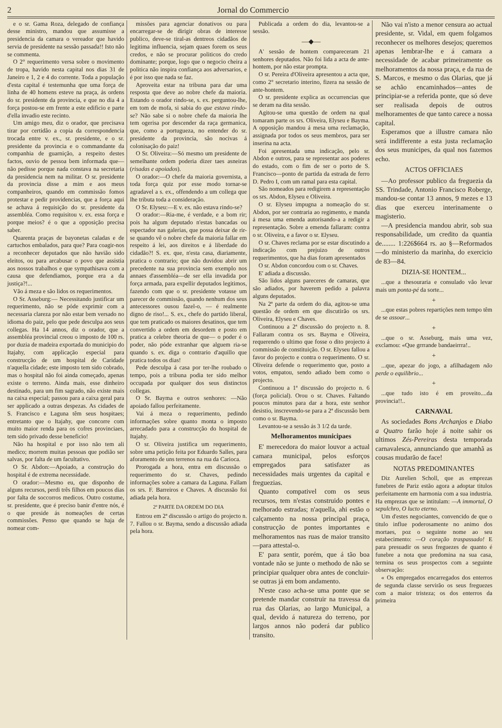2 Jornal do Commercio
e o sr. Gama Roza, delegado de confiança desse ministro, mandou que assumisse a presidencia da camara o vereador que havido servia de presidente na sessão passada!! Isto não se commenta.
O 2° requerimento versa sobre o movimento de tropa, havido nesta capital nos dias 31 de Janeiro e 1, 2 e 4 do corrente. Toda a população d'esta capital é testemunha que uma força de linha de 40 homens esteve na praça, ás ordens do sr. presidente da provincia, e que no dia 4 a força postou-se em frente a este edificio e parte d'ella invadio este recinto.
Um amigo meu, diz o orador, que precisava tirar por certidão a copia da correspondencia trocada entre v. ex., sr. presidente, e o sr. presidente da provincia e o commandante da companhia de guarnição, a respeito destes factos, ouvio de pessoa bem informada que—não pedisse porque nada constava na secretaria da presidencia nem na militar. O sr. presidente da provincia disse a mim e aos meus companheiros, quando em commissão fomos protestar e pedir providencias, que a força aqui se achava á requisição do sr. presidente da assembléa. Como requisitou v. ex. essa força e porque meios? é o que a opposição precisa saber.
Quarenta praças de bayonetas caladas e de cartuchos embalados, para que? Para coagir-nos a reconhecer deputados que não havião sido eleitos, ou para arcabusar o povo que assistia aos nossos trabalhos e que sympathisava com a causa que defendiamos, porque era a da justiça?!...
Vão á meza e são lidos os requerimentos.
O Sr. Asseburg:— Necessitando justificar um requerimento, não se póde exprimir com a necessaria clareza por não estar bem versado no idioma do paiz, pelo que pede desculpa aos seus collegas. Ha 14 annos, diz o orador, que a assembléa provincial creou o imposto de 100 rs. por duzia de madeira exportada do municipio do Itajahy, com applicação especial para construcção de um hospital de Caridade n'aquella cidade; este imposto tem sido cobrado, mas o hospital não foi ainda começado, apenas existe o terreno. Ainda mais, esse dinheiro destinado, para um fim sagrado, não existe mais na caixa especial; passou para a caixa geral para ser applicado a outras despezas. As cidades de S. Francisco e Laguna têm seus hospitaes; entretanto que o Itajahy, que concorre com muito maior renda para os cofres provinciaes, tem sido privado desse beneficio!
Não ha hospital e por isso não tem ali medico; morrem muitas pessoas que podião ser salvas, por falta de um facultativo.
O Sr. Abdon:—Apoiado, a construção do hospital é de extrema necessidade.
O orador:—Mesmo eu, que disponho de alguns recursos, perdi três filhos em poucos dias por falta de soccorros medicos. Outro costume, sr. presidente, que é preciso banir d'entre nós, é o que preside ás nomeações de certas commissões. Penso que quando se haja de nomear com-
missões para agenciar donativos ou para encarregar-se de dirigir obras de interesse publico, deve-se tiral-as dentreos cidadãos de legitima influencia, sejam quaes forem os seus credos, e não se procurar politicos do credo dominante; porque, logo que o negocio cheira a politica não inspira confiança aos adversarios, e é por isso que nada se faz.
Aproveita estar na tribuna para dar uma resposta que deve ao nobre chefe da maioria. Estando o orador rindo-se, s. ex. perguntou-lhe, em tom de mofa, si sabia do que estava rindo-se? Não sabe si o nobre chefe da maioria lhe tem ogerisa por descender da raça germanica, que, como a portugueza, no entender do sr. presidente da provincia, são nocivas á colonisação do paiz!
O Sr. Oliveira:—Só mesmo um presidente de semelhante ordem poderia dizer taes asneiras (risadas e apoiados).
O orador:—O chefe da maioria governista, a toda força quiz por esse modo tornar-se agradavel a s. ex., offendendo a um collega que lhe tributa toda a consideração.
O Sr. Elyseu:—E v. ex. não estava rindo-se?
O orador:—Ria-me, é verdade, e a bom rir; pois ha algum deputado n'estas bancadas ou espectador nas galerias, que possa deixar de rir-se quando vê o nobre chefe da maioria fallar em respeito á lei, aos direitos e á liberdade do cidadão?! S. ex. que, n'esta casa, diariamente, pratica o contrario; que não duvidou abrir um precedente na sua provincia sem exemplo nos annaes d'assembléa—de ser ella invadida por força armada, para expellir deputados legitimos, fazendo com que o sr. presidente votasse um parecer de commissão, quando nenhum dos seus antecessores ousou fazel-o, — é realmente digno de riso!... S. ex., chefe do partido liberal, que tem praticado os maiores desatinos, que tem convertido a ordem em desordem e posto em pratica a celebre theoria de que— o poder é o poder, não póde extranhar que alguem ria-se quando s. ex. diga o contrario d'aquillo que pratica todos os dias!
Pede desculpa á casa por ter-lhe roubado o tempo, pois a tribuna podia ter sido melhor occupada por qualquer dos seus distinctos collegas.
O Sr. Bayma e outros senhores: —Não apoiado fallou perfeitamente.
Vai á meza o requerimento, pedindo informações sobre quanto monta o imposto arrecadado para a construcção do hospital de Itajahy.
O sr. Oliveira justifica um requerimento, sobre uma petição feita por Eduardo Salles, para aforamento de uns terrenos na rua da Carioca.
Prorogada a hora, entra em discussão o requerimento do sr. Chaves, pedindo informações sobre a camara da Laguna. Fallam os srs. F. Barreiros e Chaves. A discussão foi adiada pela hora.
2ª PARTE DA ORDEM DO DIA
Entrou em 2ª discussão o artigo do projecto n. 7. Fallou o sr. Bayma, sendo a discussão adiada pela hora.
Publicada a ordem do dia, levantou-se a sessão.
—◆—
A' sessão de hontem compareceram 21 senhores deputados. Não foi lida a acta de ante-hontem, por não estar prompta.
O sr. Pereira d'Oliveira apresentou a acta que, como 2° secretario interino, fizera na sessão de ante-hontem.
O sr. presidente explica as occurrencias que se deram na dita sessão.
Agitou-se uma questão de ordem na qual tomaram parte os srs. Oliveira, Elyseu e Bayma. A opposição mandou á mesa uma reclamação, assignada por todos os seus membros, para ser inserina na acta.
Foi apresentada uma indicação, pelo sr. Abdon e outros, para se representar aos poderes do estado, com o fim de ser o porto de S. Francisco—ponto de partida da estrada de ferro D. Pedro I, com um ramal para esta capital.
São nomeados para redigirem a representação os srs. Abdon, Elyseu e Oliveira.
O sr. Elyseu impugna a nomeação do sr. Abdon, por ser contraria ao regimento, e manda á mesa uma emenda autorisando-a a redigir a representação. Sobre a emenda fallaram: contra o sr. Oliveira, e a favor o sr. Elyseu.
O sr. Chaves reclama por se estar discutindo a indicação com prejuizo de outros requerimentos, que ha dias foram apresentados
O sr. Abdon concordou com o sr. Chaves.
E' adiada a discussão.
São lidos alguns pareceres de camaras, que são adiados, por haverem pedido a palavra alguns deputados.
Na 2ª parte da ordem do dia, agitou-se uma questão de ordem em que discutirão os srs. Oliveira, Elyseu e Chaves.
Continuou a 2ª discussão do projecto n. 8. Fallaram contra os srs. Bayma e Oliveira, requerendo o ultimo que fosse o dito projecto á commissão de constituição. O sr. Elyseu fallou a favor do projecto e contra o requerimento. O sr. Oliveira defende o requerimento que, posto a votos, empatou, sendo adiado bem como o projecto.
Continuou a 1ª discussão do projecto n. 6 (força policial). Orou o sr. Chaves. Faltando poucos minutos para dar a hora, este senhor desistio, inscrevendo-se para a 2ª discussão bem como o sr. Bayma.
Levantou-se a sessão ás 3 1/2 da tarde.
Melhoramentos municipaes
E' merecedora do maior louvor a actual camara municipal, pelos esforços empregados para satisfazer as necessidades mais urgentes da capital e freguezias.
Quanto compativel com os seus recursos, tem n'estas construido pontes e melhorado estradas; n'aquella, ahi estão o calçamento na nossa principal praça, construcção de pontes importantes e melhoramentos nas ruas de maior transito—para attestal-o.
E' para sentir, porém, que á tão boa vontade não se junte o methodo de não se principiar qualquer obra antes de concluir-se outras já em bom andamento.
N'este caso acha-se uma ponte que se pretende mandar construir na travessa da rua das Olarias, ao largo Municipal, a qual, devido á natureza do terreno, por largos annos não poderá dar publico transito.
Não vai n'isto a menor censura ao actual presidente, sr. Vidal, em quem folgamos reconhecer os melhores desejos; queremos apenas lembrar-lhe e á camara a necessidade de acabar primeiramente os melhoramentos da nossa praça, e da rua de S. Marcos, e mesmo o das Olarias, que já se achão encaminhados—antes de principiar-se a referida ponte, que só deve ser realisada depois de outros melhoramentes de que tanto carece a nossa capital.
Esperamos que a illustre camara não será indifferente a esta justa reclamação dos seus municipes, da qual nos fazemos echo.
ACTOS OFFICIAES
—Ao professor publico da freguezia da SS. Trindade, Antonio Francisco Roberge, mandou-se contar 13 annos, 9 mezes e 13 dias que exerceu interinamente o magisterio.
—A presidencia mandou abrir, sob sua responsabilidade, um credito da quantia de........ 1:226$664 rs. ao §—Reformados—do ministerio da marinha, do exercicio de 83—84.
DIZIA-SE HONTEM...
...que a thesouraria e consulado vão levar mais um ponta-pé da sorte...
+
...que estas pobres repartições nem tempo têm de se assoar...
+
...que o sr. Asseburg, mais uma vez, exclamou: «Que grrrande bandaeirrra!..
+
...que, apezar do jogo, a afilhadagem não perde o equilibrio...
+
...que tudo isto é em proveito....da provincia!!..
CARNAVAL
As sociedades Bons Archanjos e Diabo a Quatro farão hoje á noite sahir os ultimos Zés-Pereiras desta temporada carnavalesca, annunciando que amanhã as cousas mudarão de face!
NOTAS PREDOMINANTES
Diz Aurelien Scholl, que as emprezas funebres de Pariz estão agora a adoptar titulos perfeitamente em harmonia com a sua industria. Ha emprezas que se intitulam: —A immortal, O sepulchro, O lucto eterno.
Um d'estes negociantes, convencido de que o titulo influe poderosamente no animo dos mortaes, poz o seguinte nome ao seu estabecimento: —O coração traspassado! E para presuadir os seus freguezes de quanto é funebre a nota que predomina na sua casa, termina os seus prospectos com a seguinte observação:
« Os empregados encarregados dos enterros de segunda classe servirão os seus freguezes com a maior tristeza; os dos enterros da primeira